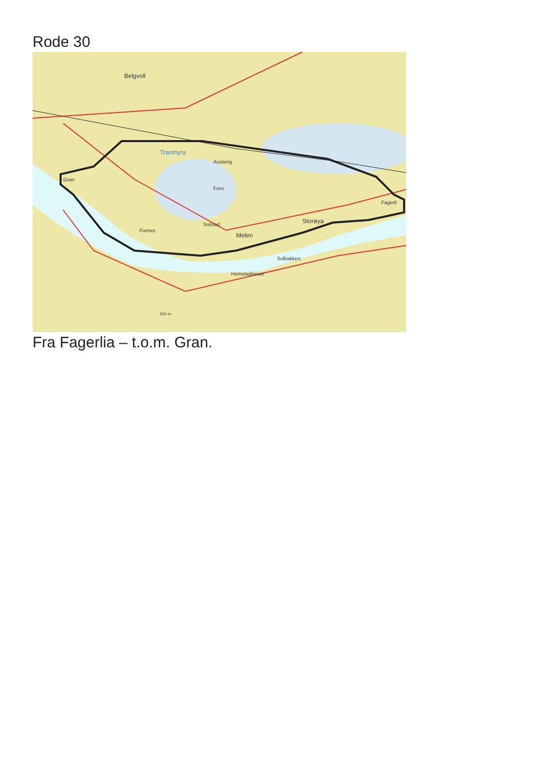Rode 30
Belgvoll
Tranmyra
Gran
Austeng
Furu
Solstad
Melen
Storøya
Fagerli
Fornes
Solbakken
Homstadneset
500 m
Fra Fagerlia – t.o.m. Gran.